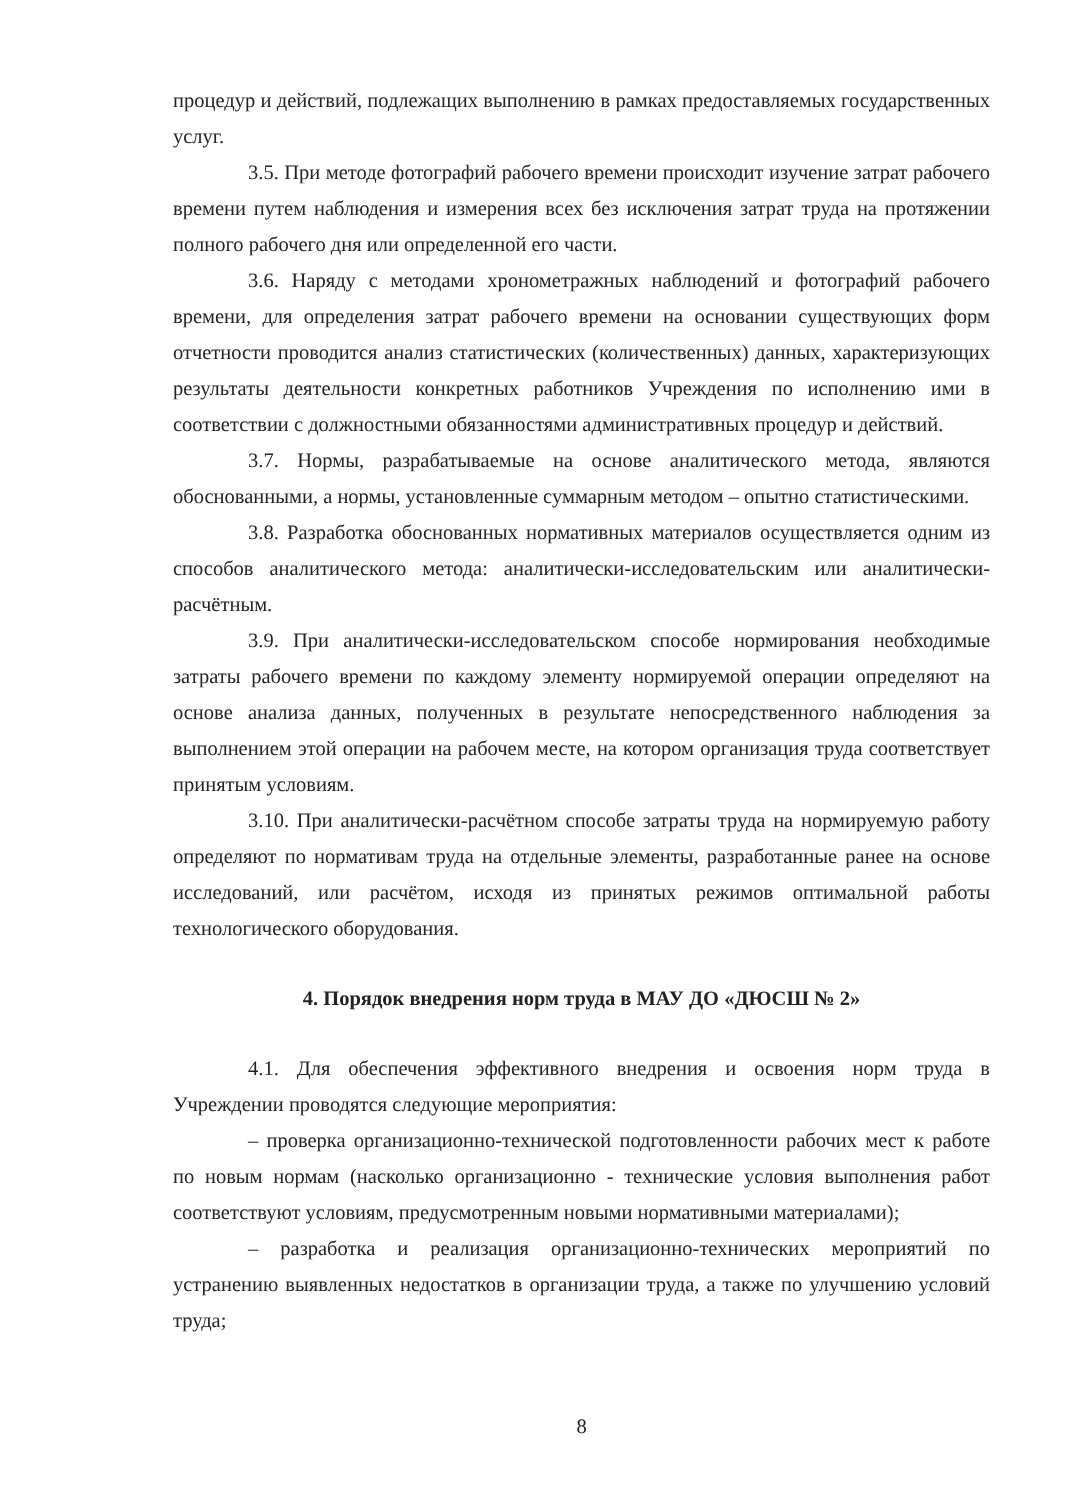процедур и действий, подлежащих выполнению в рамках предоставляемых государственных услуг.
3.5. При методе фотографий рабочего времени происходит изучение затрат рабочего времени путем наблюдения и измерения всех без исключения затрат труда на протяжении полного рабочего дня или определенной его части.
3.6. Наряду с методами хронометражных наблюдений и фотографий рабочего времени, для определения затрат рабочего времени на основании существующих форм отчетности проводится анализ статистических (количественных) данных, характеризующих результаты деятельности конкретных работников Учреждения по исполнению ими в соответствии с должностными обязанностями административных процедур и действий.
3.7. Нормы, разрабатываемые на основе аналитического метода, являются обоснованными, а нормы, установленные суммарным методом – опытно статистическими.
3.8. Разработка обоснованных нормативных материалов осуществляется одним из способов аналитического метода: аналитически-исследовательским или аналитически-расчётным.
3.9. При аналитически-исследовательском способе нормирования необходимые затраты рабочего времени по каждому элементу нормируемой операции определяют на основе анализа данных, полученных в результате непосредственного наблюдения за выполнением этой операции на рабочем месте, на котором организация труда соответствует принятым условиям.
3.10. При аналитически-расчётном способе затраты труда на нормируемую работу определяют по нормативам труда на отдельные элементы, разработанные ранее на основе исследований, или расчётом, исходя из принятых режимов оптимальной работы технологического оборудования.
4. Порядок внедрения норм труда в МАУ ДО «ДЮСШ № 2»
4.1. Для обеспечения эффективного внедрения и освоения норм труда в Учреждении проводятся следующие мероприятия:
– проверка организационно-технической подготовленности рабочих мест к работе по новым нормам (насколько организационно - технические условия выполнения работ соответствуют условиям, предусмотренным новыми нормативными материалами);
– разработка и реализация организационно-технических мероприятий по устранению выявленных недостатков в организации труда, а также по улучшению условий труда;
8